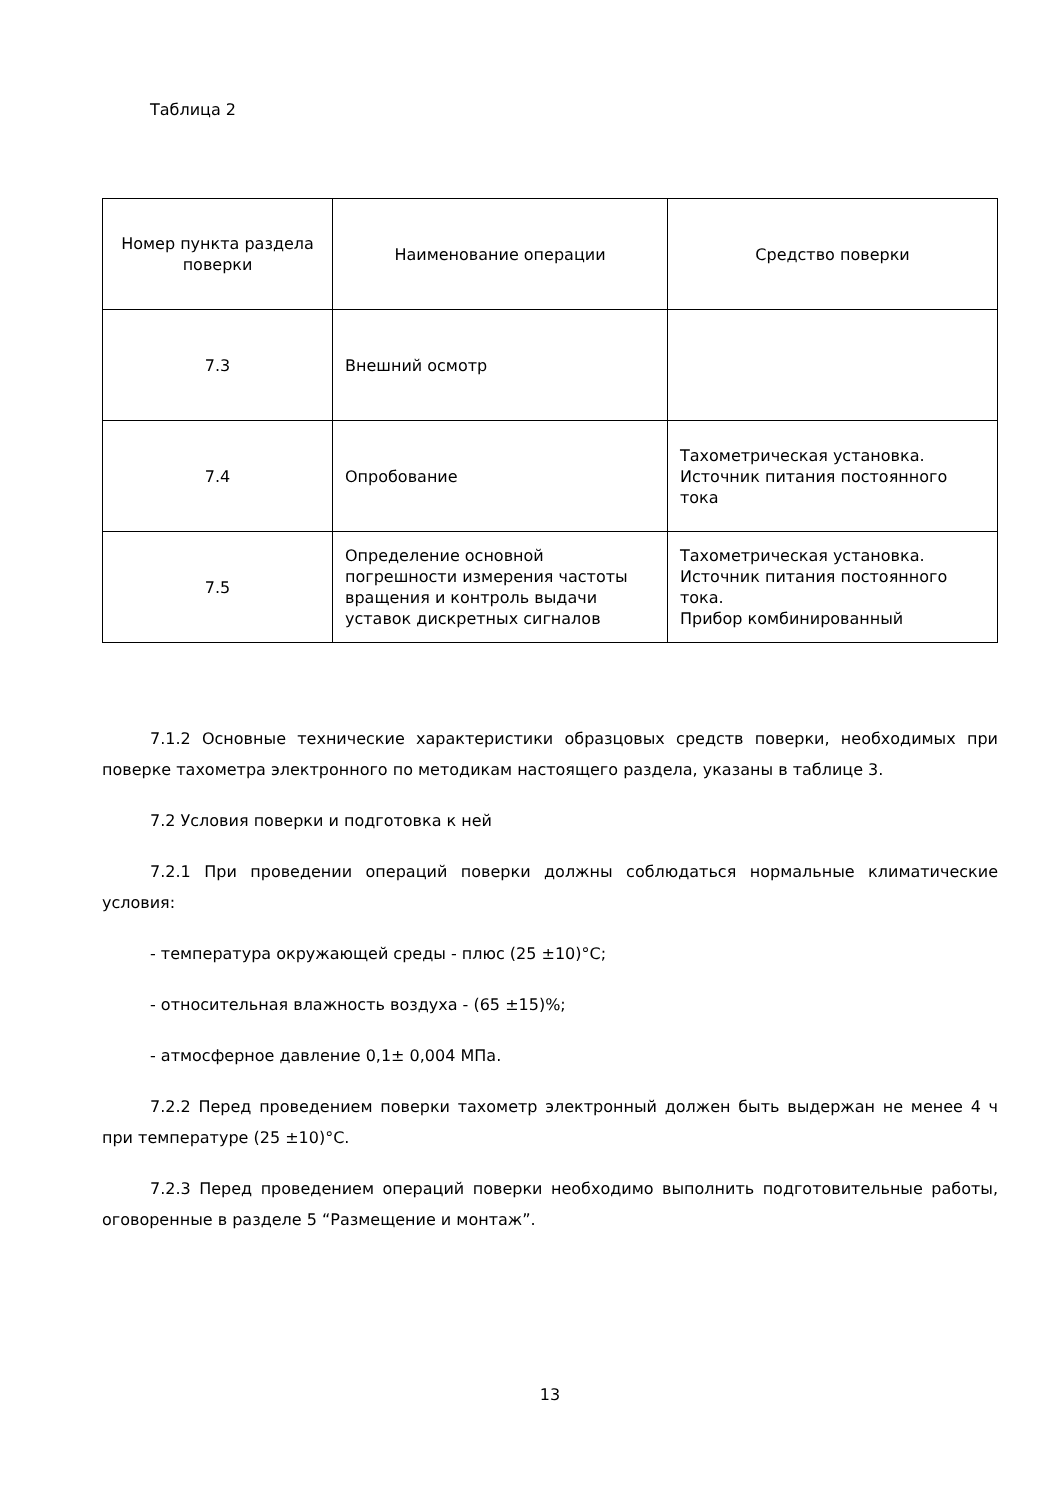Таблица 2
| Номер пункта раздела поверки | Наименование операции | Средство поверки |
| --- | --- | --- |
| 7.3 | Внешний осмотр | |
| 7.4 | Опробование | Тахометрическая установка. Источник питания постоянного тока |
| 7.5 | Определение основной погрешности измерения частоты вращения и контроль выдачи уставок дискретных сигналов | Тахометрическая установка. Источник питания постоянного тока. Прибор комбинированный |
7.1.2 Основные технические характеристики образцовых средств поверки, необходимых при поверке тахометра электронного по методикам настоящего раздела, указаны в таблице 3.
7.2 Условия поверки и подготовка к ней
7.2.1 При проведении операций поверки должны соблюдаться нормальные климатические условия:
- температура окружающей среды - плюс (25 ±10)°С;
- относительная влажность воздуха - (65 ±15)%;
- атмосферное давление 0,1± 0,004 МПа.
7.2.2 Перед проведением поверки тахометр электронный должен быть выдержан не менее 4 ч при температуре (25 ±10)°С.
7.2.3 Перед проведением операций поверки необходимо выполнить подготовительные работы, оговоренные в разделе 5 “Размещение и монтаж”.
13